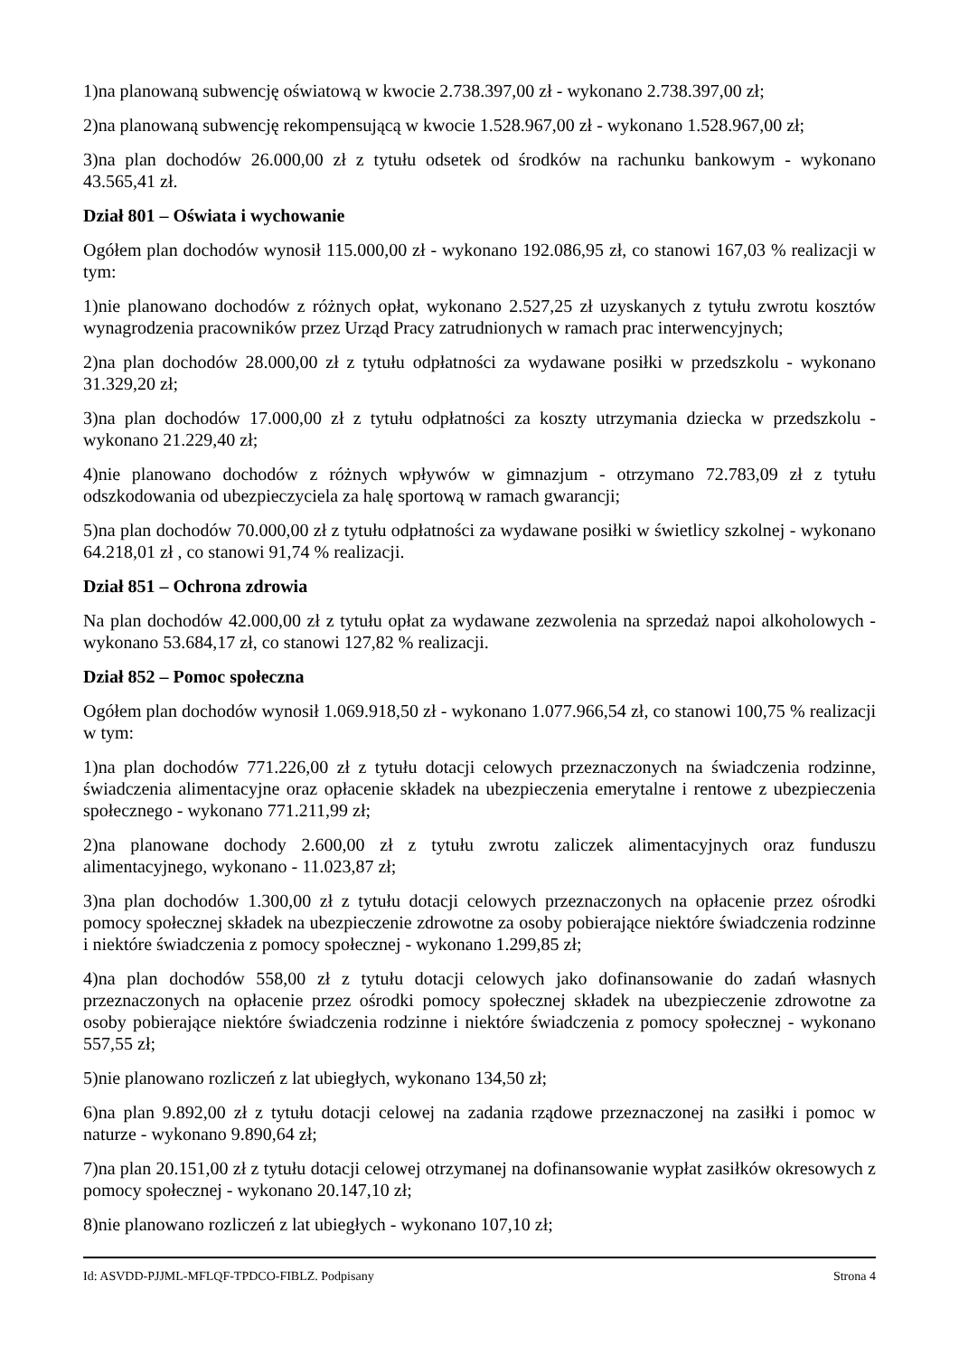1)na planowaną subwencję oświatową w kwocie 2.738.397,00 zł - wykonano 2.738.397,00 zł;
2)na planowaną subwencję rekompensującą w kwocie 1.528.967,00 zł - wykonano 1.528.967,00 zł;
3)na plan dochodów 26.000,00 zł z tytułu odsetek od środków na rachunku bankowym - wykonano 43.565,41 zł.
Dział 801 – Oświata i wychowanie
Ogółem plan dochodów wynosił 115.000,00 zł - wykonano 192.086,95 zł, co stanowi 167,03 % realizacji w tym:
1)nie planowano dochodów z różnych opłat, wykonano 2.527,25 zł uzyskanych z tytułu zwrotu kosztów wynagrodzenia pracowników przez Urząd Pracy zatrudnionych w ramach prac interwencyjnych;
2)na plan dochodów 28.000,00 zł z tytułu odpłatności za wydawane posiłki w przedszkolu - wykonano 31.329,20 zł;
3)na plan dochodów 17.000,00 zł z tytułu odpłatności za koszty utrzymania dziecka w przedszkolu - wykonano 21.229,40 zł;
4)nie planowano dochodów z różnych wpływów w gimnazjum - otrzymano 72.783,09 zł z tytułu odszkodowania od ubezpieczyciela za halę sportową w ramach gwarancji;
5)na plan dochodów 70.000,00 zł z tytułu odpłatności za wydawane posiłki w świetlicy szkolnej - wykonano 64.218,01 zł , co stanowi 91,74 % realizacji.
Dział 851 – Ochrona zdrowia
Na plan dochodów 42.000,00 zł z tytułu opłat za wydawane zezwolenia na sprzedaż napoi alkoholowych - wykonano 53.684,17 zł, co stanowi 127,82 % realizacji.
Dział 852 – Pomoc społeczna
Ogółem plan dochodów wynosił 1.069.918,50 zł - wykonano 1.077.966,54 zł, co stanowi 100,75 % realizacji w tym:
1)na plan dochodów 771.226,00 zł z tytułu dotacji celowych przeznaczonych na świadczenia rodzinne, świadczenia alimentacyjne oraz opłacenie składek na ubezpieczenia emerytalne i rentowe z ubezpieczenia społecznego - wykonano 771.211,99 zł;
2)na planowane dochody 2.600,00 zł z tytułu zwrotu zaliczek alimentacyjnych oraz funduszu alimentacyjnego, wykonano - 11.023,87 zł;
3)na plan dochodów 1.300,00 zł z tytułu dotacji celowych przeznaczonych na opłacenie przez ośrodki pomocy społecznej składek na ubezpieczenie zdrowotne za osoby pobierające niektóre świadczenia rodzinne i niektóre świadczenia z pomocy społecznej - wykonano 1.299,85 zł;
4)na plan dochodów 558,00 zł z tytułu dotacji celowych jako dofinansowanie do zadań własnych przeznaczonych na opłacenie przez ośrodki pomocy społecznej składek na ubezpieczenie zdrowotne za osoby pobierające niektóre świadczenia rodzinne i niektóre świadczenia z pomocy społecznej - wykonano 557,55 zł;
5)nie planowano rozliczeń z lat ubiegłych, wykonano 134,50 zł;
6)na plan 9.892,00 zł z tytułu dotacji celowej na zadania rządowe przeznaczonej na zasiłki i pomoc w naturze - wykonano 9.890,64 zł;
7)na plan 20.151,00 zł z tytułu dotacji celowej otrzymanej na dofinansowanie wypłat zasiłków okresowych z pomocy społecznej - wykonano 20.147,10 zł;
8)nie planowano rozliczeń z lat ubiegłych - wykonano 107,10 zł;
Id: ASVDD-PJJML-MFLQF-TPDCO-FIBLZ. Podpisany Strona 4